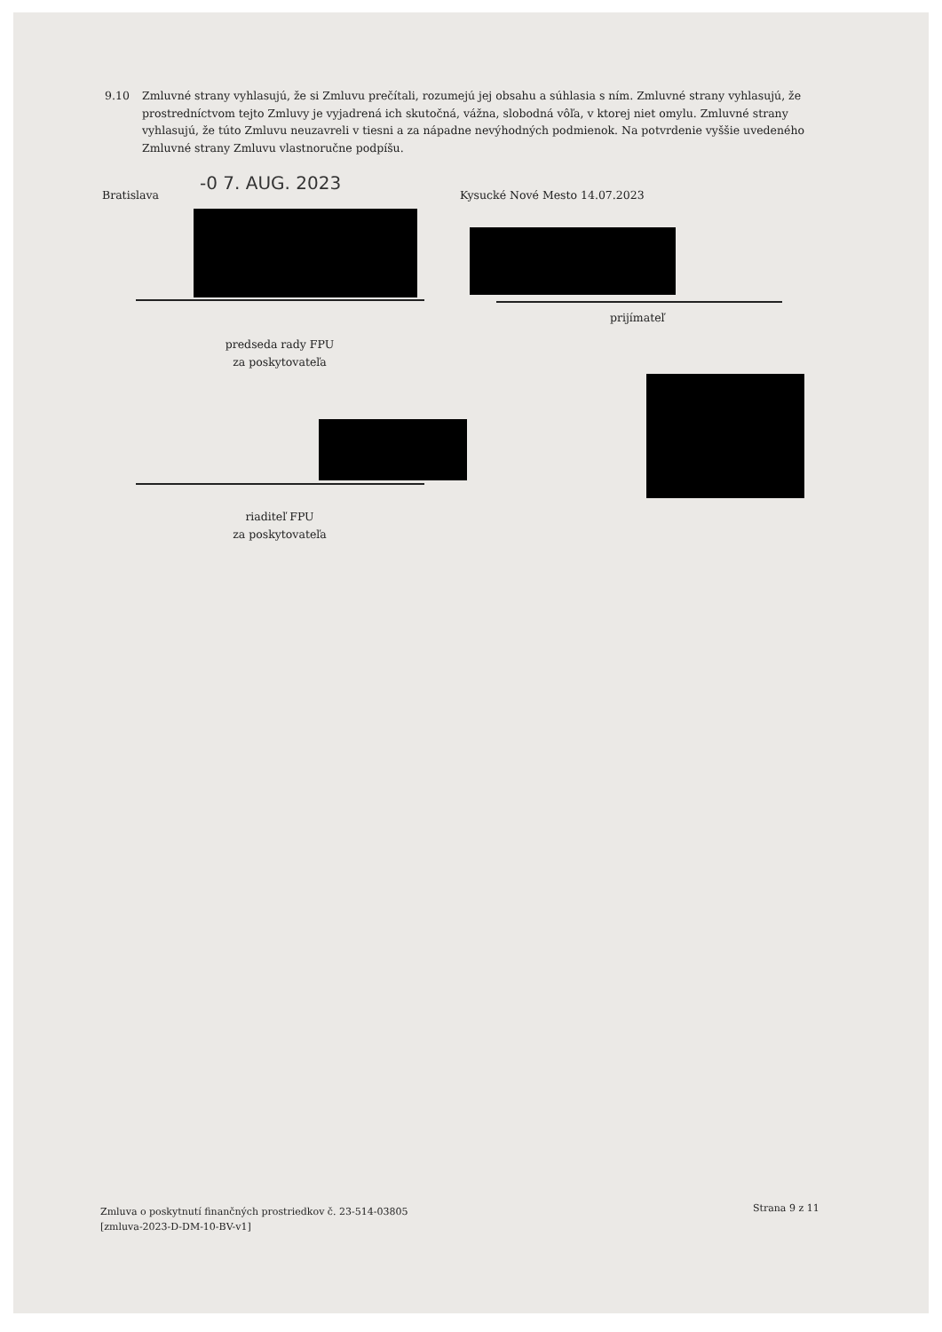9.10 Zmluvné strany vyhlasujú, že si Zmluvu prečítali, rozumejú jej obsahu a súhlasia s ním. Zmluvné strany vyhlasujú, že prostredníctvom tejto Zmluvy je vyjadrená ich skutočná, vážna, slobodná vôľa, v ktorej niet omylu. Zmluvné strany vyhlasujú, že túto Zmluvu neuzavreli v tiesni a za nápadne nevýhodných podmienok. Na potvrdenie vyššie uvedeného Zmluvné strany Zmluvu vlastnoručne podpíšu.
Bratislava
-0 7. AUG. 2023
Kysucké Nové Mesto 14.07.2023
prijímateľ
predseda rady FPU
za poskytovateľa
riaditeľ FPU
za poskytovateľa
Zmluva o poskytnutí finančných prostriedkov č. 23-514-03805
[zmluva-2023-D-DM-10-BV-v1]
Strana 9 z 11